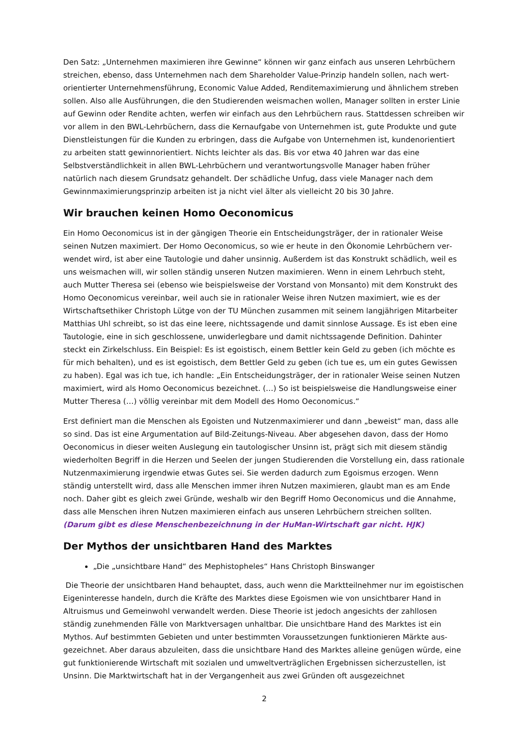Den Satz: „Unternehmen maximieren ihre Gewinne“ können wir ganz einfach aus unseren Lehrbüchern streichen, ebenso, dass Unternehmen nach dem Shareholder Value-Prinzip handeln sollen, nach wert­orientierter Unternehmensführung, Economic Value Added, Renditemaximierung und ähnlichem stre­ben sollen. Also alle Ausführungen, die den Studierenden weismachen wollen, Manager sollten in ers­ter Linie auf Gewinn oder Rendite achten, werfen wir einfach aus den Lehrbüchern raus. Stattdessen schreiben wir vor allem in den BWL-Lehrbüchern, dass die Kernaufgabe von Unternehmen ist, gute Produkte und gute Dienstleistungen für die Kunden zu erbringen, dass die Aufgabe von Unternehmen ist, kundenorientiert zu arbeiten statt gewinnorientiert. Nichts leichter als das. Bis vor etwa 40 Jahren war das eine Selbstverständlichkeit in allen BWL-Lehrbüchern und verantwortungsvolle Manager ha­ben früher natürlich nach diesem Grundsatz gehandelt. Der schädliche Unfug, dass viele Manager nach dem Gewinnmaximierungsprinzip arbeiten ist ja nicht viel älter als vielleicht 20 bis 30 Jahre.
Wir brauchen keinen Homo Oeconomicus
Ein Homo Oeconomicus ist in der gängigen Theorie ein Entscheidungsträger, der in rationaler Weise seinen Nutzen maximiert. Der Homo Oeconomicus, so wie er heute in den Ökonomie Lehrbüchern ver­wendet wird, ist aber eine Tautologie und daher unsinnig. Außerdem ist das Konstrukt schädlich, weil es uns weismachen will, wir sollen ständig unseren Nutzen maximieren. Wenn in einem Lehrbuch steht, auch Mutter Theresa sei (ebenso wie beispielsweise der Vorstand von Monsanto) mit dem Kon­strukt des Homo Oeconomicus vereinbar, weil auch sie in rationaler Weise ihren Nutzen maximiert, wie es der Wirtschaftsethiker Christoph Lütge von der TU München zusammen mit seinem langjährigen Mitarbeiter Matthias Uhl schreibt, so ist das eine leere, nichtssagende und damit sinnlose Aussage. Es ist eben eine Tautologie, eine in sich geschlossene, unwiderlegbare und damit nichtssagende Defini­tion. Dahinter steckt ein Zirkelschluss. Ein Beispiel: Es ist egoistisch, einem Bettler kein Geld zu geben (ich möchte es für mich behalten), und es ist egoistisch, dem Bettler Geld zu geben (ich tue es, um ein gutes Gewissen zu haben). Egal was ich tue, ich handle: „Ein Entscheidungsträger, der in rationaler Weise seinen Nutzen maximiert, wird als Homo Oeconomicus bezeichnet. (…) So ist beispielsweise die Handlungsweise einer Mutter Theresa (…) völlig vereinbar mit dem Modell des Homo Oeconomicus.“
Erst definiert man die Menschen als Egoisten und Nutzenmaximierer und dann „beweist“ man, dass alle so sind. Das ist eine Argumentation auf Bild-Zeitungs-Niveau. Aber abgesehen davon, dass der Homo Oeconomicus in dieser weiten Auslegung ein tautologischer Unsinn ist, prägt sich mit diesem ständig wiederholten Begriff in die Herzen und Seelen der jungen Studierenden die Vorstellung ein, dass rationale Nutzenmaximierung irgendwie etwas Gutes sei. Sie werden dadurch zum Egoismus erzo­gen. Wenn ständig unterstellt wird, dass alle Menschen immer ihren Nutzen maximieren, glaubt man es am Ende noch. Daher gibt es gleich zwei Gründe, weshalb wir den Begriff Homo Oeconomicus und die Annahme, dass alle Menschen ihren Nutzen maximieren einfach aus unseren Lehrbüchern strei­chen sollten. (Darum gibt es diese Menschenbezeichnung in der HuMan-Wirtschaft gar nicht. HJK)
Der Mythos der unsichtbaren Hand des Marktes
„Die „unsichtbare Hand“ des Mephistopheles“ Hans Christoph Binswanger
Die Theorie der unsichtbaren Hand behauptet, dass, auch wenn die Marktteilnehmer nur im egoisti­schen Eigeninteresse handeln, durch die Kräfte des Marktes diese Egoismen wie von unsichtbarer Hand in Altruismus und Gemeinwohl verwandelt werden. Diese Theorie ist jedoch angesichts der zahllosen ständig zunehmenden Fälle von Marktversagen unhaltbar. Die unsichtbare Hand des Marktes ist ein Mythos. Auf bestimmten Gebieten und unter bestimmten Voraussetzungen funktionieren Märkte aus­gezeichnet. Aber daraus abzuleiten, dass die unsichtbare Hand des Marktes alleine genügen würde, eine gut funktionierende Wirtschaft mit sozialen und umweltverträglichen Ergebnissen sicherzustellen, ist Unsinn. Die Marktwirtschaft hat in der Vergangenheit aus zwei Gründen oft ausgezeichnet
2